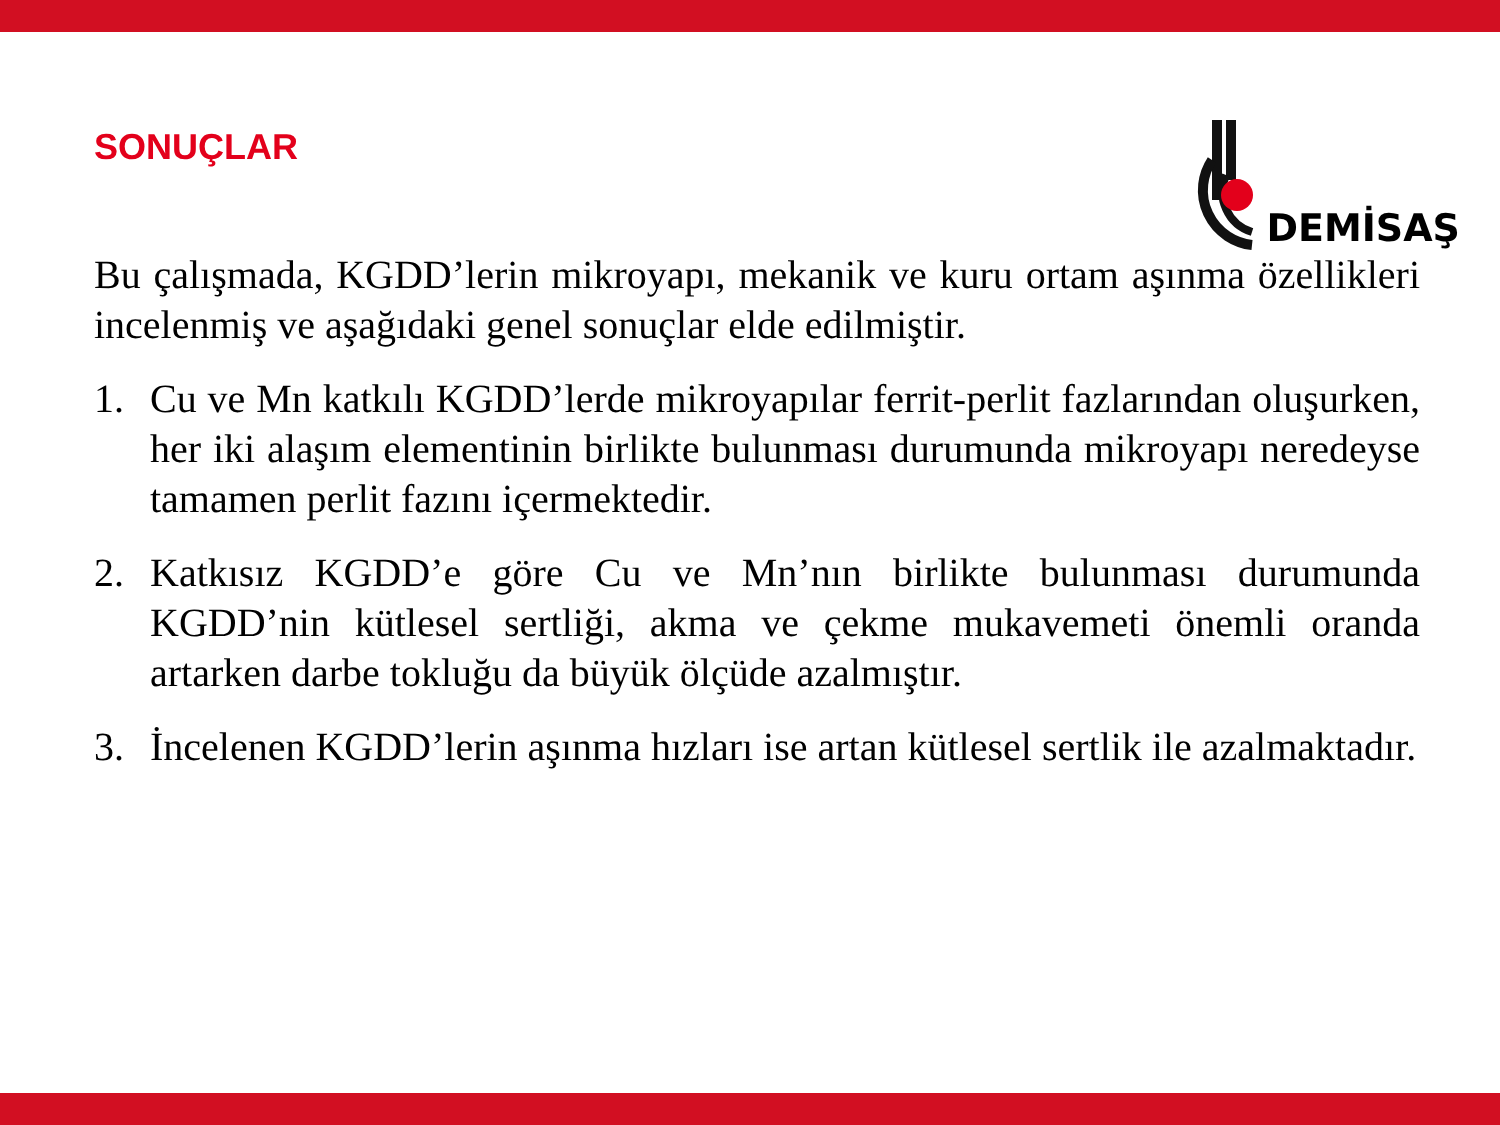SONUÇLAR
DEMİSAŞ
Bu çalışmada, KGDD’lerin mikroyapı, mekanik ve kuru ortam aşınma özellikleri incelenmiş ve aşağıdaki genel sonuçlar elde edilmiştir.
1. Cu ve Mn katkılı KGDD’lerde mikroyapılar ferrit-perlit fazlarından oluşurken, her iki alaşım elementinin birlikte bulunması durumunda mikroyapı neredeyse tamamen perlit fazını içermektedir.
2. Katkısız KGDD’e göre Cu ve Mn’nın birlikte bulunması durumunda KGDD’nin kütlesel sertliği, akma ve çekme mukavemeti önemli oranda artarken darbe tokluğu da büyük ölçüde azalmıştır.
3. İncelenen KGDD’lerin aşınma hızları ise artan kütlesel sertlik ile azalmaktadır.